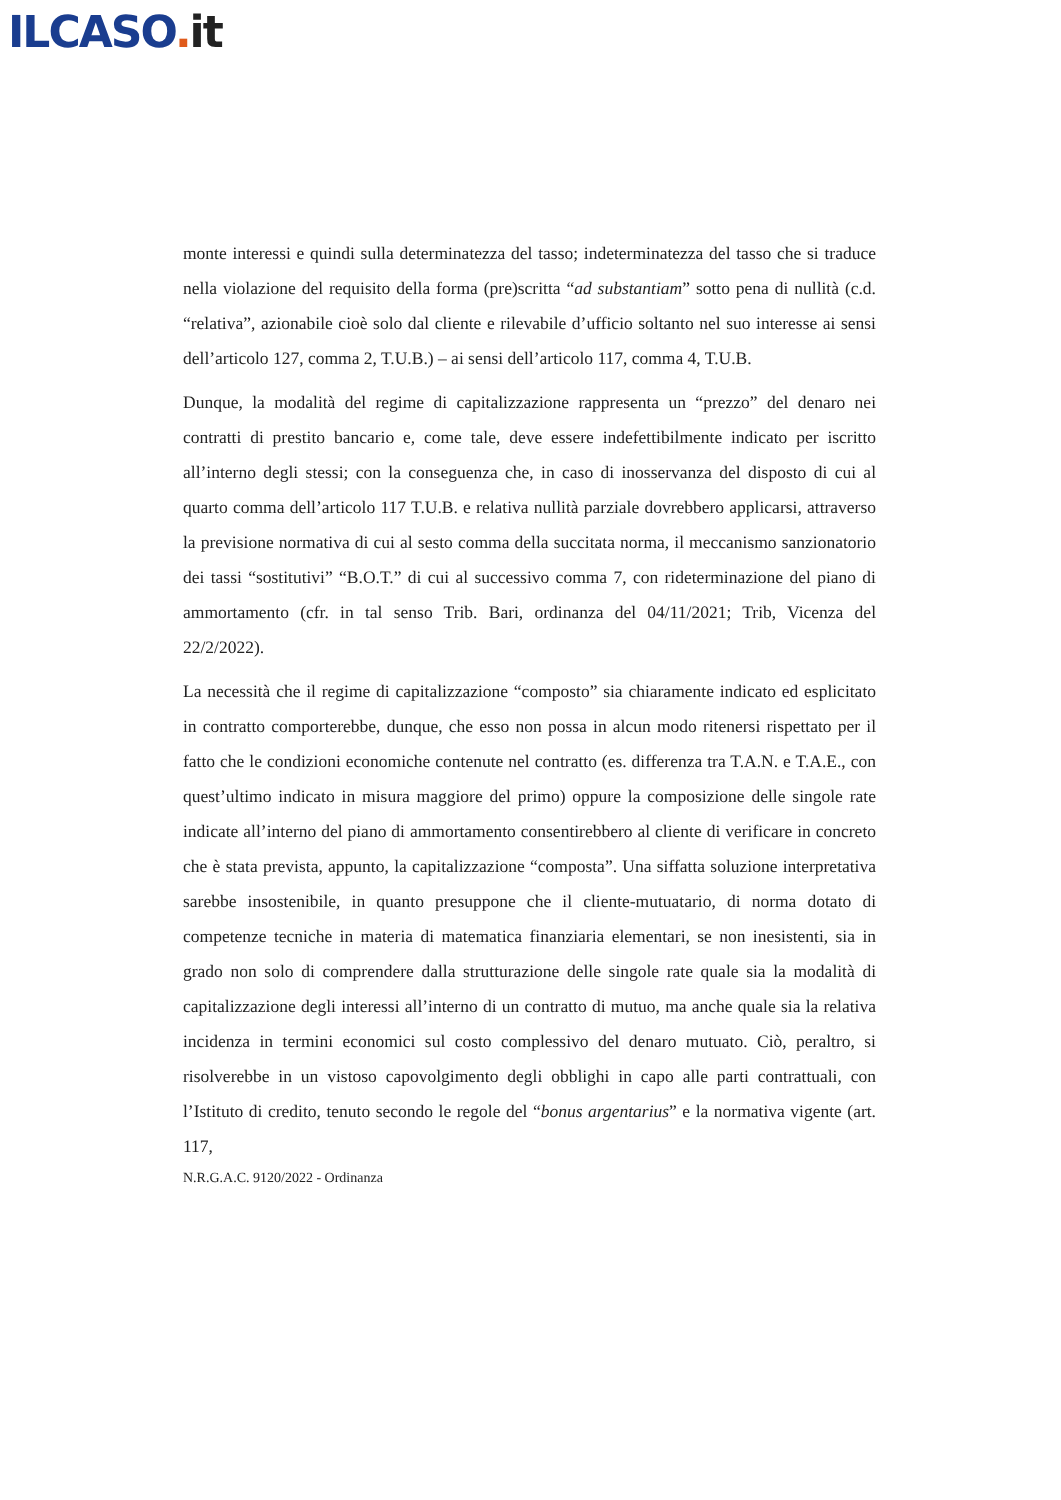ILCASO. it
monte interessi e quindi sulla determinatezza del tasso; indeterminatezza del tasso che si traduce nella violazione del requisito della forma (pre)scritta “ad substantiam” sotto pena di nullità (c.d. “relativa”, azionabile cioè solo dal cliente e rilevabile d’ufficio soltanto nel suo interesse ai sensi dell’articolo 127, comma 2, T.U.B.) – ai sensi dell’articolo 117, comma 4, T.U.B.
Dunque, la modalità del regime di capitalizzazione rappresenta un “prezzo” del denaro nei contratti di prestito bancario e, come tale, deve essere indefettibilmente indicato per iscritto all’interno degli stessi; con la conseguenza che, in caso di inosservanza del disposto di cui al quarto comma dell’articolo 117 T.U.B. e relativa nullità parziale dovrebbero applicarsi, attraverso la previsione normativa di cui al sesto comma della succitata norma, il meccanismo sanzionatorio dei tassi “sostitutivi” “B.O.T.” di cui al successivo comma 7, con rideterminazione del piano di ammortamento (cfr. in tal senso Trib. Bari, ordinanza del 04/11/2021; Trib, Vicenza del 22/2/2022).
La necessità che il regime di capitalizzazione “composto” sia chiaramente indicato ed esplicitato in contratto comporterebbe, dunque, che esso non possa in alcun modo ritenersi rispettato per il fatto che le condizioni economiche contenute nel contratto (es. differenza tra T.A.N. e T.A.E., con quest’ultimo indicato in misura maggiore del primo) oppure la composizione delle singole rate indicate all’interno del piano di ammortamento consentirebbero al cliente di verificare in concreto che è stata prevista, appunto, la capitalizzazione “composta”. Una siffatta soluzione interpretativa sarebbe insostenibile, in quanto presuppone che il cliente-mutuatario, di norma dotato di competenze tecniche in materia di matematica finanziaria elementari, se non inesistenti, sia in grado non solo di comprendere dalla strutturazione delle singole rate quale sia la modalità di capitalizzazione degli interessi all’interno di un contratto di mutuo, ma anche quale sia la relativa incidenza in termini economici sul costo complessivo del denaro mutuato. Ciò, peraltro, si risolverebbe in un vistoso capovolgimento degli obblighi in capo alle parti contrattuali, con l’Istituto di credito, tenuto secondo le regole del “bonus argentarius” e la normativa vigente (art. 117,
N.R.G.A.C. 9120/2022 - Ordinanza